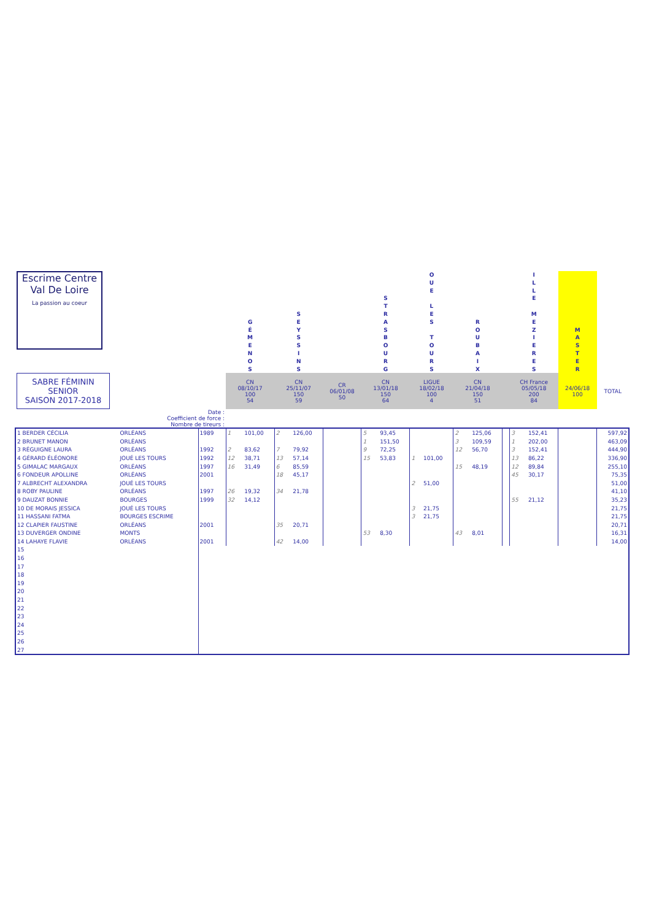| Escrime Centre Val De Loire La passion au coeur | | | | G É M E N O S | | S E Y S S I N S | | | | S T R A S B O U R G | | O U E L E S T O U R S | | R O U B A I X | | | | I L L E M E Z I E R E S | | M A S T E R | | |
| SABRE FÉMININ SENIOR SAISON 2017-2018 | | | | CN 08/10/17 100 54 | | CN 25/11/07 150 59 | | CR 06/01/08 50 | | CN 13/01/18 150 64 | | LIGUE 18/02/18 100 4 | | CN 21/04/18 150 51 | | | | CH France 05/05/18 200 84 | | 24/06/18 100 | | TOTAL |
| Date : Coefficient de force : Nombre de tireurs : | | | | | | | | | | | | | | | | | | | | | | |
| 1 BERDER CÉCILIA | ORLÉANS | 1989 | | 1 | 101,00 | 2 | 126,00 | | | 5 | 93,45 | | | 2 | 125,06 | | | 3 | 152,41 | | | 597,92 |
| 2 BRUNET MANON | ORLÉANS | | | | | | | | | 1 | 151,50 | | | 3 | 109,59 | | | 1 | 202,00 | | | 463,09 |
| 3 RÉGUIGNE LAURA | ORLÉANS | 1992 | | 2 | 83,62 | 7 | 79,92 | | | 9 | 72,25 | | | 12 | 56,70 | | | 3 | 152,41 | | | 444,90 |
| 4 GÉRARD ÉLÉONORE | JOUÉ LES TOURS | 1992 | | 12 | 38,71 | 13 | 57,14 | | | 15 | 53,83 | 1 | 101,00 | | | | | 13 | 86,22 | | | 336,90 |
| 5 GIMALAC MARGAUX | ORLÉANS | 1997 | | 16 | 31,49 | 6 | 85,59 | | | | | | | 15 | 48,19 | | | 12 | 89,84 | | | 255,10 |
| 6 FONDEUR APOLLINE | ORLÉANS | 2001 | | | | 18 | 45,17 | | | | | | | | | | | 45 | 30,17 | | | 75,35 |
| 7 ALBRECHT ALEXANDRA | JOUÉ LES TOURS | | | | | | | | | | | 2 | 51,00 | | | | | | | | | 51,00 |
| 8 ROBY PAULINE | ORLÉANS | 1997 | | 26 | 19,32 | 34 | 21,78 | | | | | | | | | | | | | | | 41,10 |
| 9 DAUZAT BONNIE | BOURGES | 1999 | | 32 | 14,12 | | | | | | | | | | | | | 55 | 21,12 | | | 35,23 |
| 10 DE MORAIS JESSICA | JOUÉ LES TOURS | | | | | | | | | | | 3 | 21,75 | | | | | | | | | 21,75 |
| 11 HASSANI FATMA | BOURGES ESCRIME | | | | | | | | | | | 3 | 21,75 | | | | | | | | | 21,75 |
| 12 CLAPIER FAUSTINE | ORLÉANS | 2001 | | | | 35 | 20,71 | | | | | | | | | | | | | | | 20,71 |
| 13 DUVERGER ONDINE | MONTS | | | | | | | | | 53 | 8,30 | | | 43 | 8,01 | | | | | | | 16,31 |
| 14 LAHAYE FLAVIE | ORLÉANS | 2001 | | | | 42 | 14,00 | | | | | | | | | | | | | | | 14,00 |
| 15 | | | | | | | | | | | | | | | | | | | | | | |
| 16 | | | | | | | | | | | | | | | | | | | | | | |
| 17 | | | | | | | | | | | | | | | | | | | | | | |
| 18 | | | | | | | | | | | | | | | | | | | | | | |
| 19 | | | | | | | | | | | | | | | | | | | | | | |
| 20 | | | | | | | | | | | | | | | | | | | | | | |
| 21 | | | | | | | | | | | | | | | | | | | | | | |
| 22 | | | | | | | | | | | | | | | | | | | | | | |
| 23 | | | | | | | | | | | | | | | | | | | | | | |
| 24 | | | | | | | | | | | | | | | | | | | | | | |
| 25 | | | | | | | | | | | | | | | | | | | | | | |
| 26 | | | | | | | | | | | | | | | | | | | | | | |
| 27 | | | | | | | | | | | | | | | | | | | | | | |